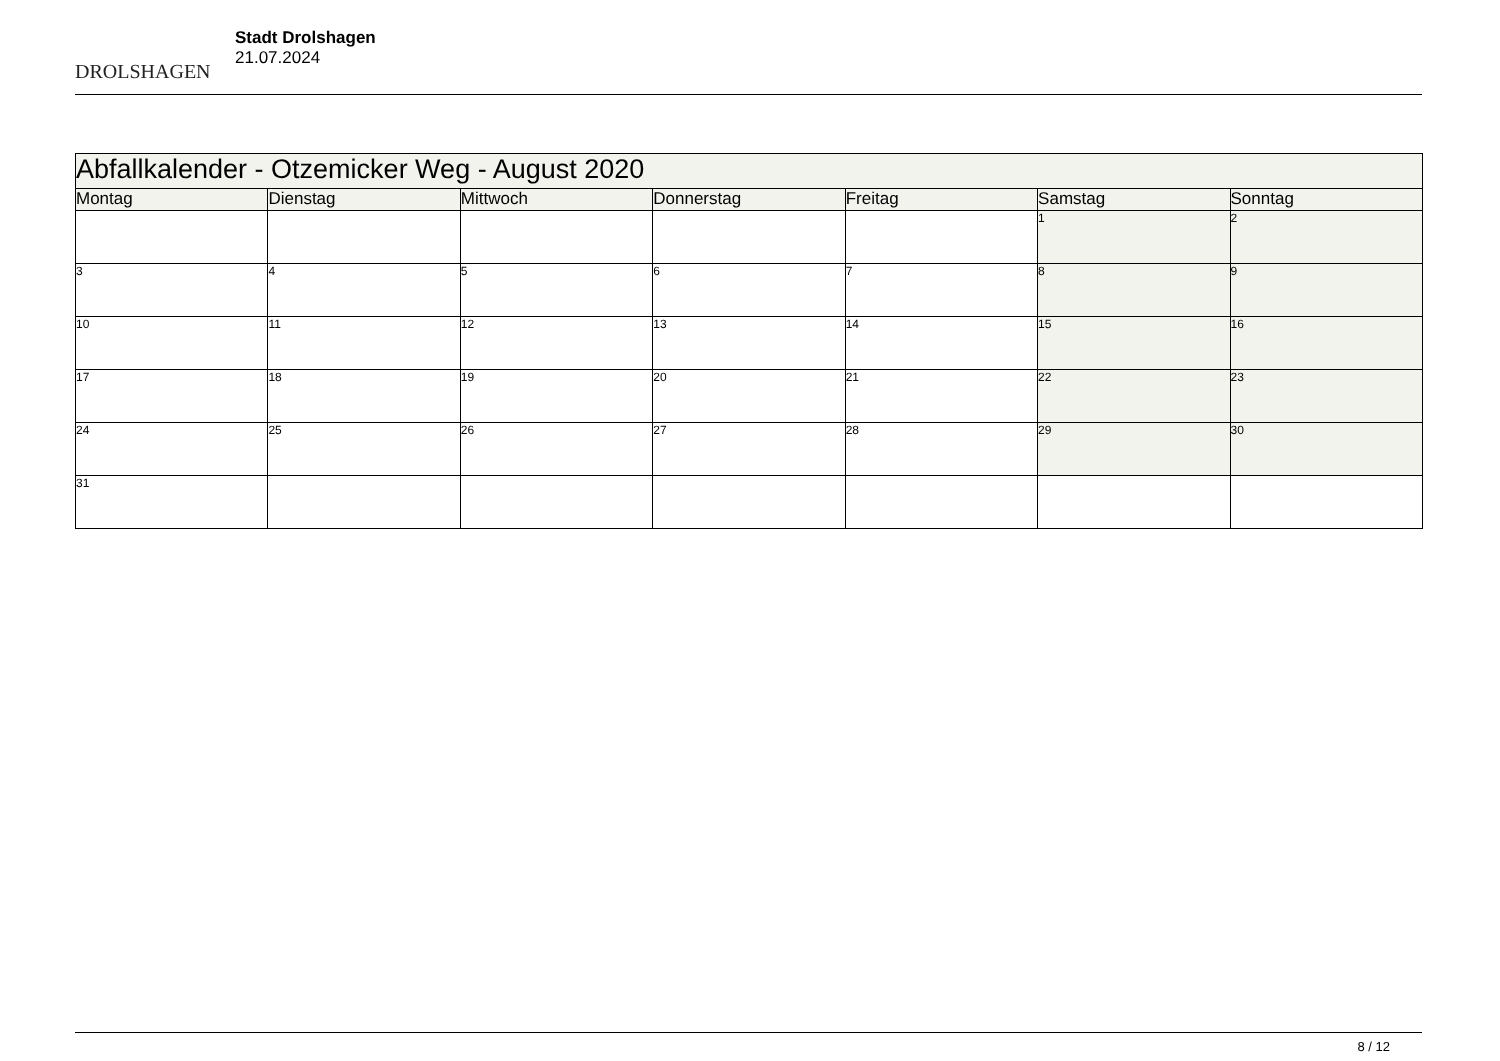DROLSHAGEN
Stadt Drolshagen
21.07.2024
| Abfallkalender - Otzemicker Weg - August 2020 | | | | | | |
| Montag | Dienstag | Mittwoch | Donnerstag | Freitag | Samstag | Sonntag |
| | | | | | 1 | 2 |
| 3 | 4 | 5 | 6 | 7 | 8 | 9 |
| 10 | 11 | 12 | 13 | 14 | 15 | 16 |
| 17 | 18 | 19 | 20 | 21 | 22 | 23 |
| 24 | 25 | 26 | 27 | 28 | 29 | 30 |
| 31 | | | | | | |
8 / 12